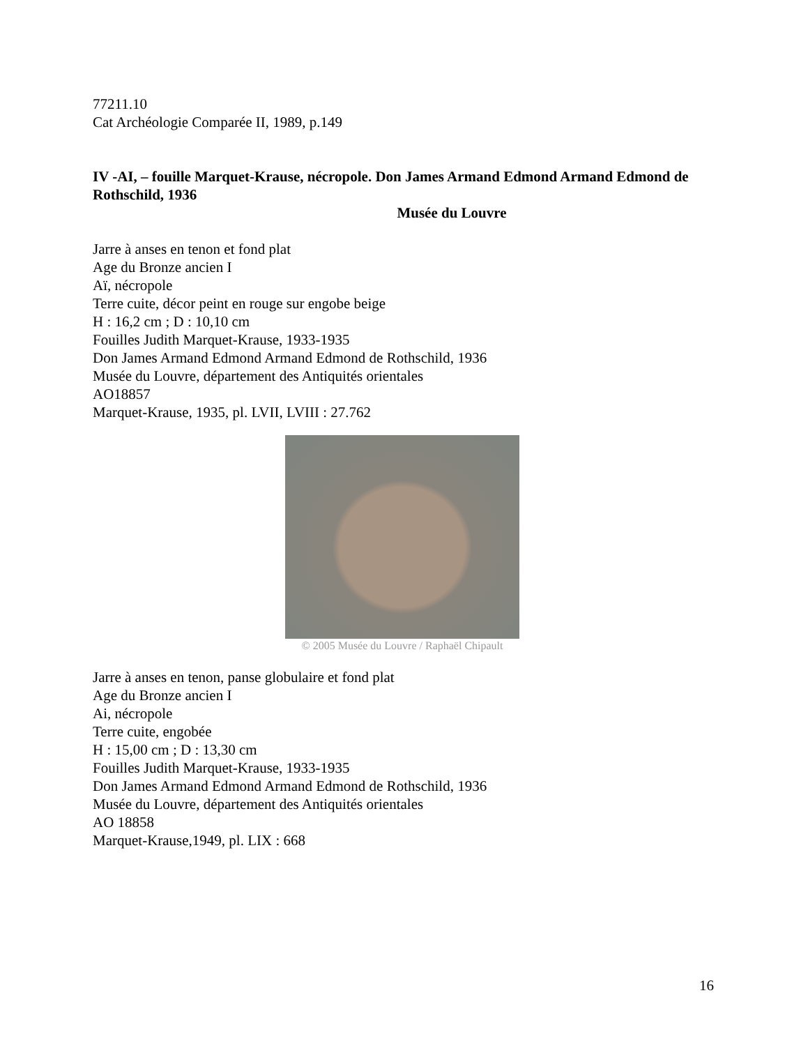77211.10
Cat Archéologie Comparée II, 1989, p.149
IV -AI, – fouille Marquet-Krause, nécropole. Don James Armand Edmond Armand Edmond de Rothschild, 1936
Musée du Louvre
Jarre à anses en tenon et fond plat
Age du Bronze ancien I
Aï, nécropole
Terre cuite, décor peint en rouge sur engobe beige
H : 16,2 cm ; D : 10,10 cm
Fouilles Judith Marquet-Krause, 1933-1935
Don James Armand Edmond Armand Edmond de Rothschild, 1936
Musée du Louvre, département des Antiquités orientales
AO18857
Marquet-Krause, 1935, pl. LVII, LVIII : 27.762
© 2005 Musée du Louvre / Raphaël Chipault
Jarre à anses en tenon, panse globulaire et fond plat
Age du Bronze ancien I
Ai, nécropole
Terre cuite, engobée
H : 15,00 cm ; D : 13,30 cm
Fouilles Judith Marquet-Krause, 1933-1935
Don James Armand Edmond Armand Edmond de Rothschild, 1936
Musée du Louvre, département des Antiquités orientales
AO 18858
Marquet-Krause,1949, pl. LIX : 668
16